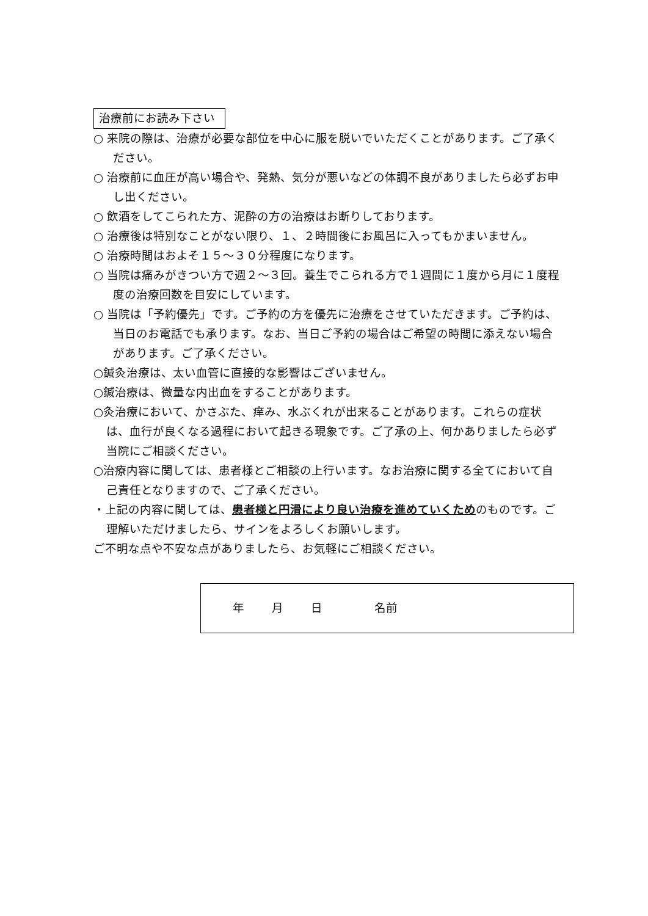治療前にお読み下さい
○ 来院の際は、治療が必要な部位を中心に服を脱いでいただくことがあります。ご了承ください。
○ 治療前に血圧が高い場合や、発熱、気分が悪いなどの体調不良がありましたら必ずお申し出ください。
○ 飲酒をしてこられた方、泥酔の方の治療はお断りしております。
○ 治療後は特別なことがない限り、１、２時間後にお風呂に入ってもかまいません。
○ 治療時間はおよそ１５～３０分程度になります。
○ 当院は痛みがきつい方で週２～３回。養生でこられる方で１週間に１度から月に１度程度の治療回数を目安にしています。
○ 当院は「予約優先」です。ご予約の方を優先に治療をさせていただきます。ご予約は、当日のお電話でも承ります。なお、当日ご予約の場合はご希望の時間に添えない場合があります。ご了承ください。
○鍼灸治療は、太い血管に直接的な影響はございません。
○鍼治療は、微量な内出血をすることがあります。
○灸治療において、かさぶた、痒み、水ぶくれが出来ることがあります。これらの症状は、血行が良くなる過程において起きる現象です。ご了承の上、何かありましたら必ず当院にご相談ください。
○治療内容に関しては、患者様とご相談の上行います。なお治療に関する全てにおいて自己責任となりますので、ご了承ください。
・上記の内容に関しては、患者様と円滑により良い治療を進めていくためのものです。ご理解いただけましたら、サインをよろしくお願いします。
ご不明な点や不安な点がありましたら、お気軽にご相談ください。
年 月 日 名前